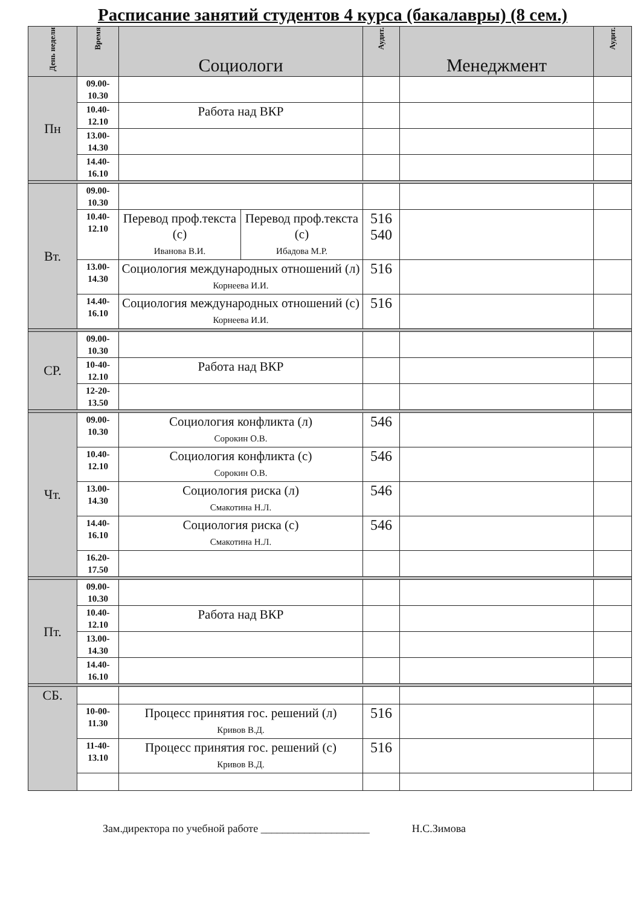Расписание занятий студентов 4 курса (бакалавры) (8 сем.)
| День недели | Время | Социологи | | Аудит. | Менеджмент | Аудит. |
| --- | --- | --- | --- | --- | --- | --- |
| Пн | 09.00- 10.30 | | | | | |
| | 10.40- 12.10 | Работа над ВКР | | | | |
| | 13.00- 14.30 | | | | | |
| | 14.40- 16.10 | | | | | |
| Вт. | 09.00- 10.30 | | | | | |
| | 10.40- 12.10 | Перевод проф.текста (с) Иванова В.И. | Перевод проф.текста (с) Ибадова М.Р. | 516 540 | | |
| | 13.00- 14.30 | Социология международных отношений (л) Корнеева И.И. | | 516 | | |
| | 14.40- 16.10 | Социология международных отношений (с) Корнеева И.И. | | 516 | | |
| СР. | 09.00- 10.30 | | | | | |
| | 10-40- 12.10 | Работа над ВКР | | | | |
| | 12-20- 13.50 | | | | | |
| Чт. | 09.00- 10.30 | Социология конфликта (л) Сорокин О.В. | | 546 | | |
| | 10.40- 12.10 | Социология конфликта (с) Сорокин О.В. | | 546 | | |
| | 13.00- 14.30 | Социология риска (л) Смакотина Н.Л. | | 546 | | |
| | 14.40- 16.10 | Социология риска (с) Смакотина Н.Л. | | 546 | | |
| | 16.20- 17.50 | | | | | |
| Пт. | 09.00- 10.30 | | | | | |
| | 10.40- 12.10 | Работа над ВКР | | | | |
| | 13.00- 14.30 | | | | | |
| | 14.40- 16.10 | | | | | |
| СБ. | | | | | | |
| | 10-00- 11.30 | Процесс принятия гос. решений (л) Кривов В.Д. | | 516 | | |
| | 11-40- 13.10 | Процесс принятия гос. решений (с) Кривов В.Д. | | 516 | | |
Зам.директора по учебной работе ____________________ Н.С.Зимова